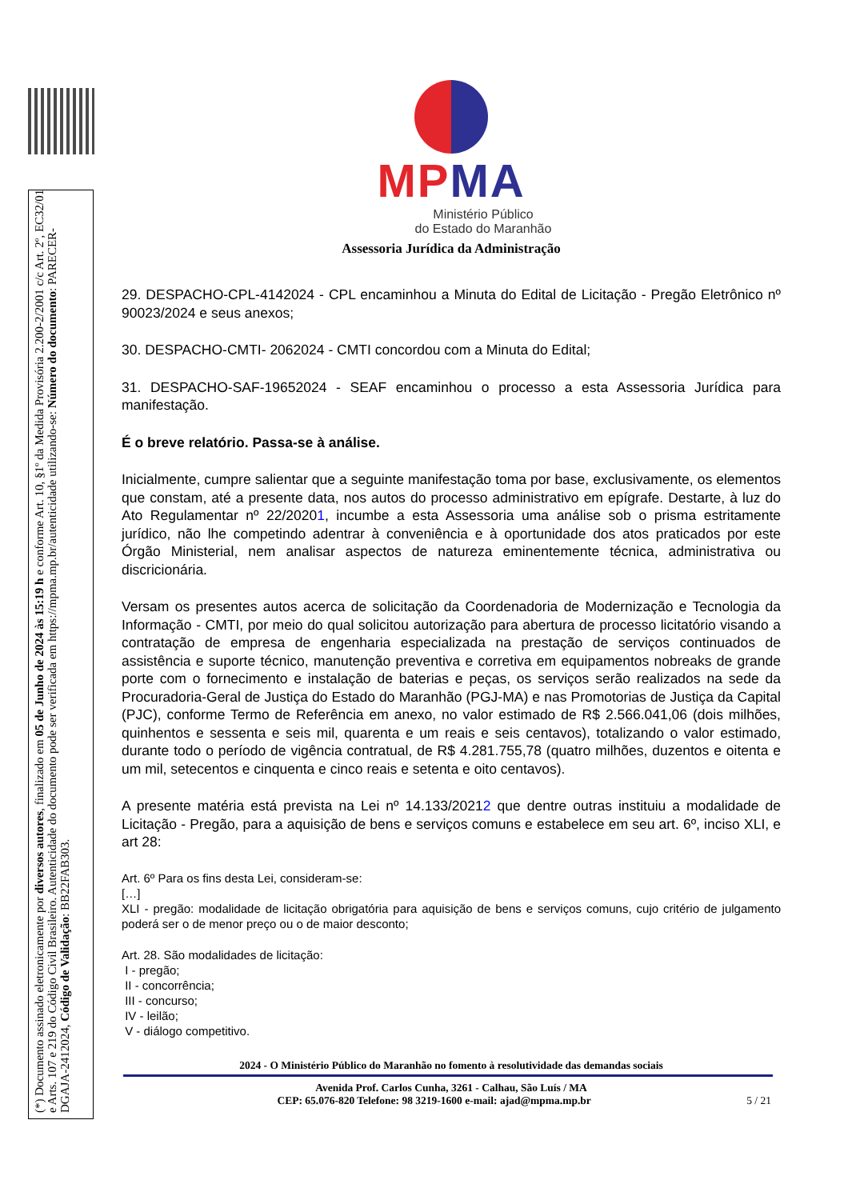(*) Documento assinado eletronicamente por diversos autores, finalizado em 05 de Junho de 2024 às 15:19 h e conforme Art. 10, §1º da Medida Provisória 2.200-2/2001 c/c Art. 2º, EC32/01 e Arts. 107 e 219 do Código Civil Brasileiro. Autenticidade do documento pode ser verificada em https://mpma.mp.br/autenticidade utilizando-se: Número do documento: PARECER-DGAJA-2412024, Código de Validação: BB22FAB303.
MP MA
Ministério Público
do Estado do Maranhão
Assessoria Jurídica da Administração
29. DESPACHO-CPL-4142024 - CPL encaminhou a Minuta do Edital de Licitação - Pregão Eletrônico nº 90023/2024 e seus anexos;
30. DESPACHO-CMTI- 2062024 - CMTI concordou com a Minuta do Edital;
31. DESPACHO-SAF-19652024 - SEAF encaminhou o processo a esta Assessoria Jurídica para manifestação.
É o breve relatório. Passa-se à análise.
Inicialmente, cumpre salientar que a seguinte manifestação toma por base, exclusivamente, os elementos que constam, até a presente data, nos autos do processo administrativo em epígrafe. Destarte, à luz do Ato Regulamentar nº 22/20201, incumbe a esta Assessoria uma análise sob o prisma estritamente jurídico, não lhe competindo adentrar à conveniência e à oportunidade dos atos praticados por este Órgão Ministerial, nem analisar aspectos de natureza eminentemente técnica, administrativa ou discricionária.
Versam os presentes autos acerca de solicitação da Coordenadoria de Modernização e Tecnologia da Informação - CMTI, por meio do qual solicitou autorização para abertura de processo licitatório visando a contratação de empresa de engenharia especializada na prestação de serviços continuados de assistência e suporte técnico, manutenção preventiva e corretiva em equipamentos nobreaks de grande porte com o fornecimento e instalação de baterias e peças, os serviços serão realizados na sede da Procuradoria-Geral de Justiça do Estado do Maranhão (PGJ-MA) e nas Promotorias de Justiça da Capital (PJC), conforme Termo de Referência em anexo, no valor estimado de R$ 2.566.041,06 (dois milhões, quinhentos e sessenta e seis mil, quarenta e um reais e seis centavos), totalizando o valor estimado, durante todo o período de vigência contratual, de R$ 4.281.755,78 (quatro milhões, duzentos e oitenta e um mil, setecentos e cinquenta e cinco reais e setenta e oito centavos).
A presente matéria está prevista na Lei nº 14.133/20212 que dentre outras instituiu a modalidade de Licitação - Pregão, para a aquisição de bens e serviços comuns e estabelece em seu art. 6º, inciso XLI, e art 28:
Art. 6º Para os fins desta Lei, consideram-se:
[…]
XLI - pregão: modalidade de licitação obrigatória para aquisição de bens e serviços comuns, cujo critério de julgamento poderá ser o de menor preço ou o de maior desconto;
Art. 28. São modalidades de licitação:
I - pregão;
II - concorrência;
III - concurso;
IV - leilão;
V - diálogo competitivo.
2024 - O Ministério Público do Maranhão no fomento à resolutividade das demandas sociais
Avenida Prof. Carlos Cunha, 3261 - Calhau, São Luís / MA
CEP: 65.076-820 Telefone: 98 3219-1600 e-mail: ajad@mpma.mp.br 5 / 21